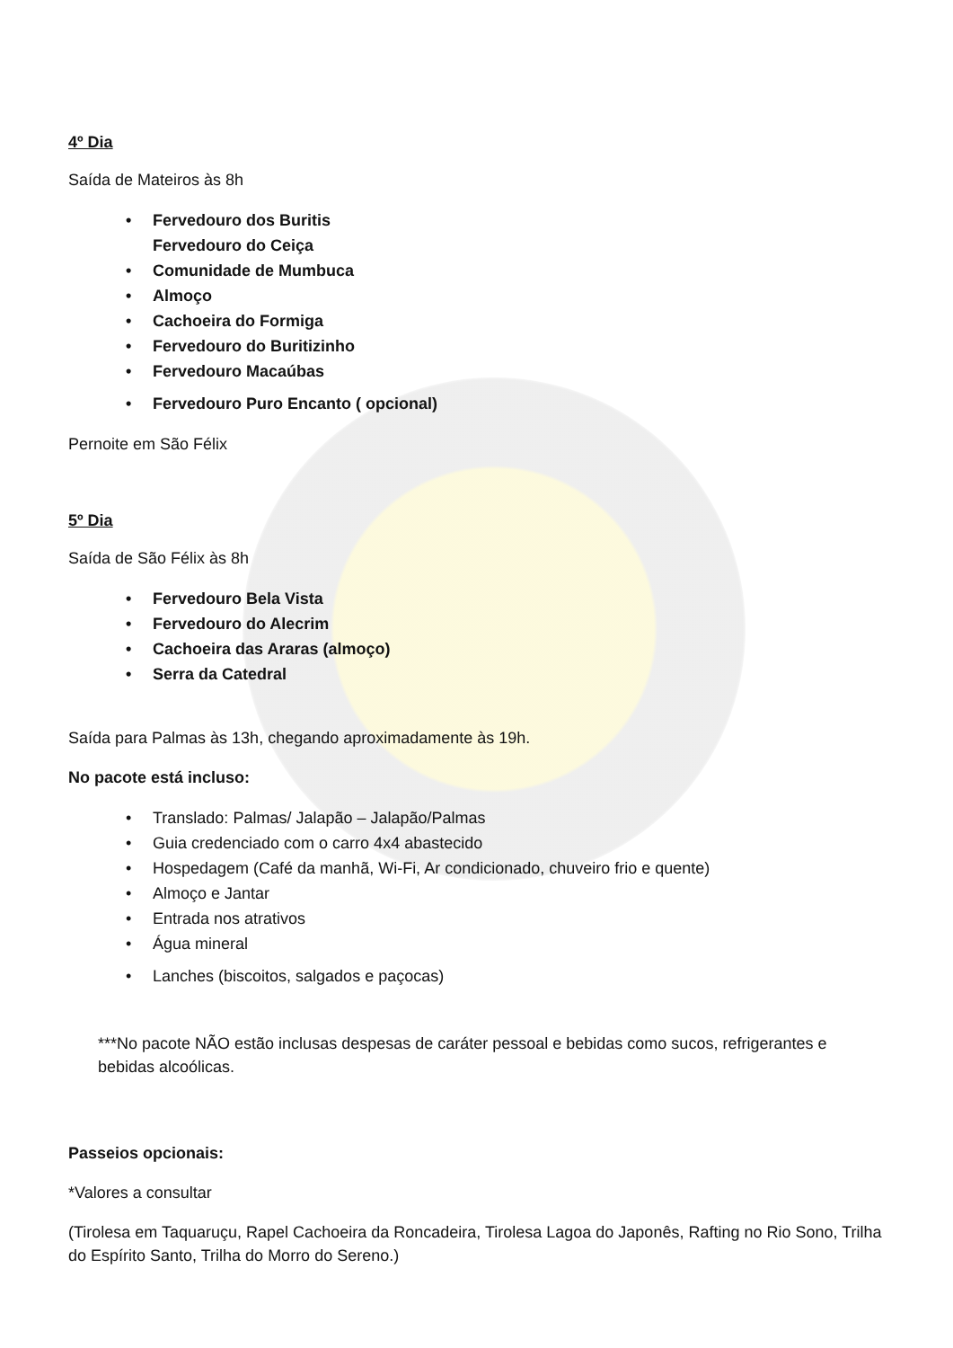4º Dia
Saída de Mateiros às 8h
• Fervedouro dos Buritis
Fervedouro do Ceiça
• Comunidade de Mumbuca
• Almoço
• Cachoeira do Formiga
• Fervedouro do Buritizinho
• Fervedouro Macaúbas
• Fervedouro Puro Encanto ( opcional)
Pernoite em São Félix
5º Dia
Saída de São Félix às 8h
• Fervedouro Bela Vista
• Fervedouro do Alecrim
• Cachoeira das Araras (almoço)
• Serra da Catedral
Saída para Palmas às 13h, chegando aproximadamente às 19h.
No pacote está incluso:
• Translado: Palmas/ Jalapão – Jalapão/Palmas
• Guia credenciado com o carro 4x4 abastecido
• Hospedagem (Café da manhã, Wi-Fi, Ar condicionado, chuveiro frio e quente)
• Almoço e Jantar
• Entrada nos atrativos
• Água mineral
• Lanches (biscoitos, salgados e paçocas)
***No pacote NÃO estão inclusas despesas de caráter pessoal e bebidas como sucos, refrigerantes e bebidas alcoólicas.
Passeios opcionais:
*Valores a consultar
(Tirolesa em Taquaruçu, Rapel Cachoeira da Roncadeira, Tirolesa Lagoa do Japonês, Rafting no Rio Sono, Trilha do Espírito Santo, Trilha do Morro do Sereno.)